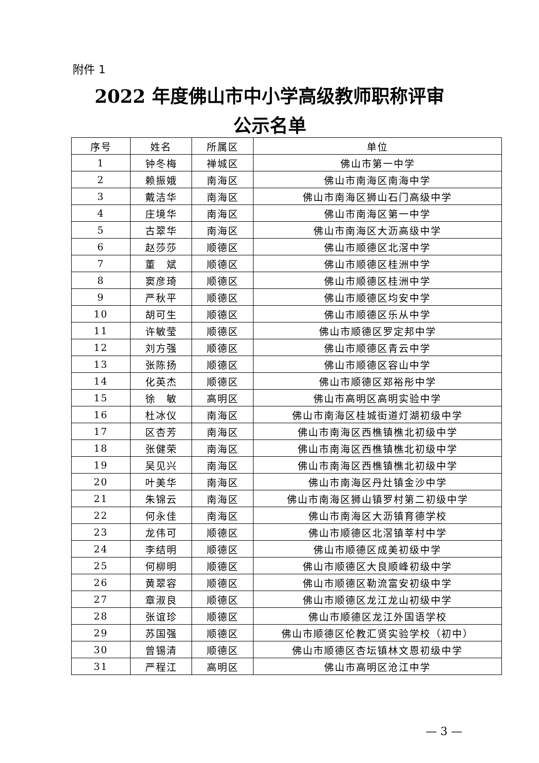附件 1
2022 年度佛山市中小学高级教师职称评审
公示名单
| 序号 | 姓名 | 所属区 | 单位 |
| --- | --- | --- | --- |
| 1 | 钟冬梅 | 禅城区 | 佛山市第一中学 |
| 2 | 赖振娥 | 南海区 | 佛山市南海区南海中学 |
| 3 | 戴洁华 | 南海区 | 佛山市南海区狮山石门高级中学 |
| 4 | 庄境华 | 南海区 | 佛山市南海区第一中学 |
| 5 | 古翠华 | 南海区 | 佛山市南海区大沥高级中学 |
| 6 | 赵莎莎 | 顺德区 | 佛山市顺德区北滘中学 |
| 7 | 董 斌 | 顺德区 | 佛山市顺德区桂洲中学 |
| 8 | 窦彦琦 | 顺德区 | 佛山市顺德区桂洲中学 |
| 9 | 严秋平 | 顺德区 | 佛山市顺德区均安中学 |
| 10 | 胡可生 | 顺德区 | 佛山市顺德区乐从中学 |
| 11 | 许敏莹 | 顺德区 | 佛山市顺德区罗定邦中学 |
| 12 | 刘方强 | 顺德区 | 佛山市顺德区青云中学 |
| 13 | 张陈扬 | 顺德区 | 佛山市顺德区容山中学 |
| 14 | 化英杰 | 顺德区 | 佛山市顺德区郑裕彤中学 |
| 15 | 徐 敏 | 高明区 | 佛山市高明区高明实验中学 |
| 16 | 杜冰仪 | 南海区 | 佛山市南海区桂城街道灯湖初级中学 |
| 17 | 区杏芳 | 南海区 | 佛山市南海区西樵镇樵北初级中学 |
| 18 | 张健荣 | 南海区 | 佛山市南海区西樵镇樵北初级中学 |
| 19 | 吴见兴 | 南海区 | 佛山市南海区西樵镇樵北初级中学 |
| 20 | 叶美华 | 南海区 | 佛山市南海区丹灶镇金沙中学 |
| 21 | 朱锦云 | 南海区 | 佛山市南海区狮山镇罗村第二初级中学 |
| 22 | 何永佳 | 南海区 | 佛山市南海区大沥镇育德学校 |
| 23 | 龙伟可 | 顺德区 | 佛山市顺德区北滘镇莘村中学 |
| 24 | 李结明 | 顺德区 | 佛山市顺德区成美初级中学 |
| 25 | 何柳明 | 顺德区 | 佛山市顺德区大良顺峰初级中学 |
| 26 | 黄翠容 | 顺德区 | 佛山市顺德区勒流富安初级中学 |
| 27 | 章淑良 | 顺德区 | 佛山市顺德区龙江龙山初级中学 |
| 28 | 张谊珍 | 顺德区 | 佛山市顺德区龙江外国语学校 |
| 29 | 苏国强 | 顺德区 | 佛山市顺德区伦教汇贤实验学校（初中） |
| 30 | 曾锡清 | 顺德区 | 佛山市顺德区杏坛镇林文恩初级中学 |
| 31 | 严程江 | 高明区 | 佛山市高明区沧江中学 |
— 3 —